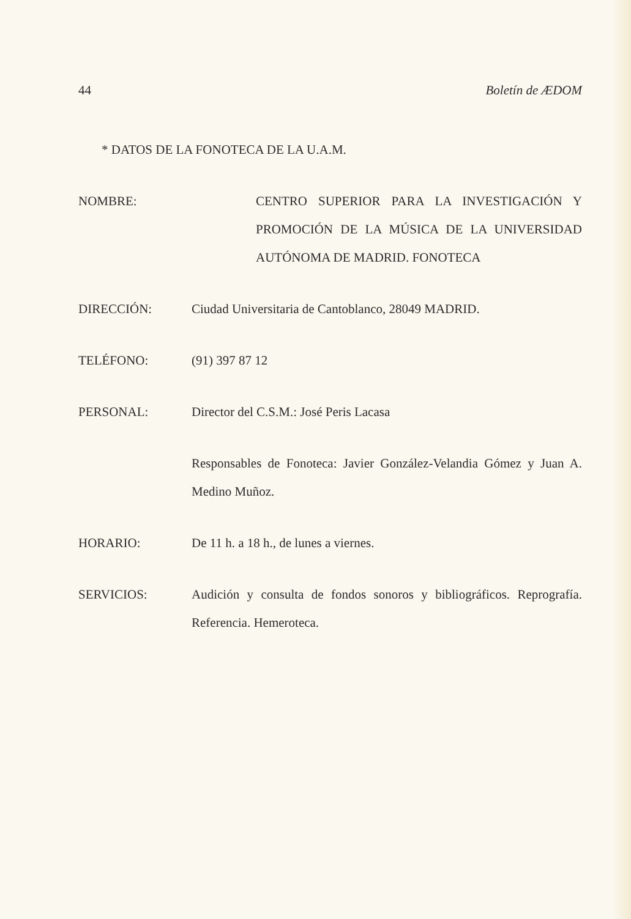44 Boletín de ÆDOM
* DATOS DE LA FONOTECA DE LA U.A.M.
NOMBRE: CENTRO SUPERIOR PARA LA INVESTIGACIÓN Y PROMOCIÓN DE LA MÚSICA DE LA UNIVERSIDAD AUTÓNOMA DE MADRID. FONOTECA
DIRECCIÓN: Ciudad Universitaria de Cantoblanco, 28049 MADRID.
TELÉFONO: (91) 397 87 12
PERSONAL: Director del C.S.M.: José Peris Lacasa
Responsables de Fonoteca: Javier González-Velandia Gómez y Juan A. Medino Muñoz.
HORARIO: De 11 h. a 18 h., de lunes a viernes.
SERVICIOS: Audición y consulta de fondos sonoros y bibliográficos. Reprografía. Referencia. Hemeroteca.